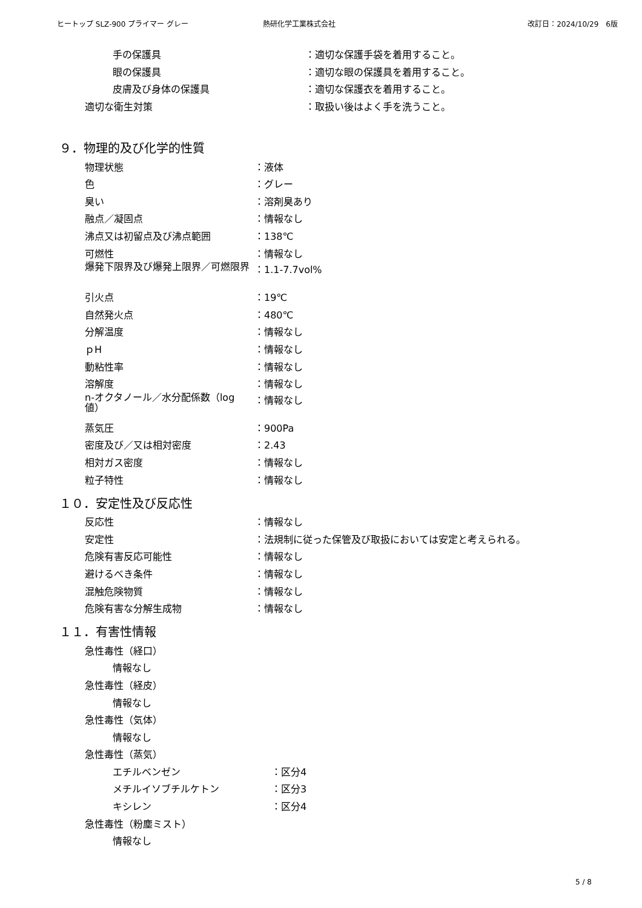ヒートップ SLZ-900 プライマー グレー 熱研化学工業株式会社 改訂日：2024/10/29　6版
手の保護具 ：適切な保護手袋を着用すること。
眼の保護具 ：適切な眼の保護具を着用すること。
皮膚及び身体の保護具 ：適切な保護衣を着用すること。
適切な衛生対策 ：取扱い後はよく手を洗うこと。
９．物理的及び化学的性質
物理状態 ：液体
色 ：グレー
臭い ：溶剤臭あり
融点／凝固点 ：情報なし
沸点又は初留点及び沸点範囲 ：138℃
可燃性 ：情報なし
爆発下限界及び爆発上限界／可燃限界 ：1.1-7.7vol%
引火点 ：19℃
自然発火点 ：480℃
分解温度 ：情報なし
ｐH ：情報なし
動粘性率 ：情報なし
溶解度 ：情報なし
n-オクタノール／水分配係数（log 値） ：情報なし
蒸気圧 ：900Pa
密度及び／又は相対密度 ：2.43
相対ガス密度 ：情報なし
粒子特性 ：情報なし
１０．安定性及び反応性
反応性 ：情報なし
安定性 ：法規制に従った保管及び取扱においては安定と考えられる。
危険有害反応可能性 ：情報なし
避けるべき条件 ：情報なし
混触危険物質 ：情報なし
危険有害な分解生成物 ：情報なし
１１．有害性情報
急性毒性（経口）
情報なし
急性毒性（経皮）
情報なし
急性毒性（気体）
情報なし
急性毒性（蒸気）
エチルベンゼン ：区分4
メチルイソブチルケトン ：区分3
キシレン ：区分4
急性毒性（粉塵ミスト）
情報なし
5 / 8